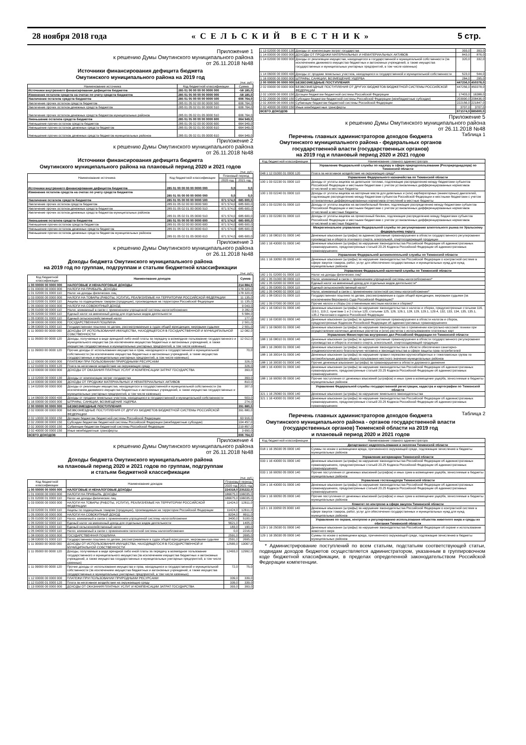28 ноября 2018 года «СЕЛЬСКИЙ ВЕСТНИК» 5 стр.
Приложение 1
к решению Думы Омутинского муниципального района
от 26.11.2018 №48
Источники финансирования дефицита бюджета
Омутинского муниципального района на 2019 год
(тыс. руб.)
| Наименование источника | Код бюджетной классификации | Сумма |
| --- | --- | --- |
| Источники внутреннего финансирования дефицитов бюджетов | 285 01 00 00 00 00 0000 000 | -58 185,0 |
| Изменение остатков средств на счетах по учету средств бюджетов | 285 01 05 00 00 00 0000 000 | -58 185,0 |
| Увеличение остатков средств бюджетов | 285 01 05 00 00 00 0000 500 | 606 764,0 |
| Увеличение прочих остатков средств бюджетов | 285 01 05 02 00 00 0000 500 | 606 764,0 |
| Увеличение прочих остатков денежных средств бюджетов | 285 01 05 02 01 00 0000 510 | 606 764,0 |
| Увеличение прочих остатков денежных средств бюджетов муниципальных районов | 285 01 05 02 01 05 0000 510 | 606 764,0 |
| Уменьшение остатков средств бюджетов | 285 01 05 00 00 00 0000 600 | 664 949,0 |
| Уменьшение прочих остатков средств бюджетов | 285 01 05 02 00 00 0000 600 | 664 949,0 |
| Уменьшение прочих остатков денежных средств бюджетов | 285 01 05 02 01 00 0000 610 | 664 949,0 |
| Уменьшение прочих остатков денежных средств бюджетов муниципальных районов | 285 01 05 02 01 05 0000 610 | 664 949,0 |
Приложение 2
к решению Думы Омутинского муниципального района
от 26.11.2018 №48
Источники финансирования дефицита бюджета
Омутинского муниципального района на плановый период 2020 и 2021 годов
(тыс. руб.)
| Наименование источника | Код бюджетной классификации | Плановый период | |
| --- | --- | --- | --- |
| | | 2020 год | 2021 год |
| Источники внутреннего финансирования дефицитов бюджетов | 285 01 00 00 00 00 0000 000 | 0,0 | 0,0 |
| Изменение остатков средств на счетах по учету средств бюджетов | 285 01 05 00 00 00 0000 000 | 0,0 | 0,0 |
| Увеличение остатков средств бюджетов | 285 01 05 00 00 00 0000 500 | 671 574,0 | 685 600,0 |
| Увеличение прочих остатков средств бюджетов | 285 01 05 02 00 00 0000 500 | 671 574,0 | 685 600,0 |
| Увеличение прочих остатков денежных средств бюджетов | 285 01 05 02 01 00 0000 510 | 671 574,0 | 685 600,0 |
| Увеличение прочих остатков денежных средств бюджетов муниципальных районов | 285 01 05 02 01 05 0000 510 | 671 574,0 | 685 600,0 |
| Уменьшение остатков средств бюджетов | 285 01 05 00 00 00 0000 600 | 671 574,0 | 685 600,0 |
| Уменьшение прочих остатков средств бюджетов | 285 01 05 02 00 00 0000 600 | 671 574,0 | 685 600,0 |
| Уменьшение прочих остатков денежных средств бюджетов | 285 01 05 02 01 00 0000 610 | 671 574,0 | 685 600,0 |
| Уменьшение прочих остатков денежных средств бюджетов муниципальных районов | 285 01 05 02 01 05 0000 610 | 671 574,0 | 685 600,0 |
Приложение 3
к решению Думы Омутинского муниципального района
от 26.11.2018 №48
Доходы бюджета Омутинского муниципального района
на 2019 год по группам, подгруппам и статьям бюджетной классификации
(тыс. руб.)
| Код бюджетной классификации | Наименование доходов | Сумма |
| --- | --- | --- |
| 1 00 00000 00 0000 000 | НАЛОГОВЫЕ И НЕНАЛОГОВЫЕ ДОХОДЫ | 214 884,0 |
| 1 01 00000 00 0000 000 | НАЛОГИ НА ПРИБЫЛЬ, ДОХОДЫ | 178 320,0 |
| 1 01 02000 01 0000 110 | Налог на доходы физических лиц | 178 320,0 |
| 1 03 00000 00 0000 000 | НАЛОГИ НА ТОВАРЫ (РАБОТЫ, УСЛУГИ), РЕАЛИЗУЕМЫЕ НА ТЕРРИТОРИИ РОССИЙСКОЙ ФЕДЕРАЦИИ | 11 135,0 |
| 1 03 02000 01 0000 110 | Акцизы по подакцизным товарам (продукции), производимым на территории Российской Федерации | 11 135,0 |
| 1 05 00000 00 0000 000 | НАЛОГИ НА СОВОКУПНЫЙ ДОХОД | 9 043,0 |
| 1 05 01000 00 0000 110 | Налог, взимаемый в связи с применением упрощенной системы налогообложения | 3 282,0 |
| 1 05 02000 02 0000 110 | Единый налог на вмененный доход для отдельных видов деятельности | 5 584,0 |
| 1 05 03000 01 0000 110 | Единый сельскохозяйственный налог | 177,0 |
| 1 08 00000 00 0000 000 | ГОСУДАРСТВЕННАЯ ПОШЛИНА | 2 501,0 |
| 1 08 03000 01 0000 110 | Государственная пошлина по делам, рассматриваемым в судах общей юрисдикции, мировыми судьями | 2 501,0 |
| 1 11 00000 00 0000 000 | ДОХОДЫ ОТ ИСПОЛЬЗОВАНИЯ ИМУЩЕСТВА, НАХОДЯЩЕГОСЯ В ГОСУДАРСТВЕННОЙ И МУНИЦИПАЛЬНОЙ СОБСТВЕННОСТИ | 12 082,0 |
| 1 11 05000 00 0000 120 | Доходы, получаемые в виде арендной либо иной платы за передачу в возмездное пользование государственного и муниципального имущества (за исключением имущества бюджетных и автономных учреждений, а также имущества государственных и муниципальных унитарных предприятий, в том числе казенных) | 12 012,0 |
| 1 11 09000 00 0000 120 | Прочие доходы от использования имущества и прав, находящихся в государственной и муниципальной собственности (за исключением имущества бюджетных и автономных учреждений, а также имущества государственных и муниципальных унитарных предприятий, в том числе казенных) | 70,0 |
| 1 12 00000 00 0000 000 | ПЛАТЕЖИ ПРИ ПОЛЬЗОВАНИИ ПРИРОДНЫМИ РЕСУРСАМИ | 326,0 |
| 1 12 01000 01 0000 120 | Плата за негативное воздействие на окружающую среду | 326,0 |
| 1 13 00000 00 0000 000 | ДОХОДЫ ОТ ОКАЗАНИЯ ПЛАТНЫХ УСЛУГ И КОМПЕНСАЦИИ ЗАТРАТ ГОСУДАРСТВА | 393,0 |
| 1 13 02000 00 0000 130 | Доходы от компенсации затрат государства | 393,0 |
| 1 14 00000 00 0000 000 | ДОХОДЫ ОТ ПРОДАЖИ МАТЕРИАЛЬНЫХ И НЕМАТЕРИАЛЬНЫХ АКТИВОВ | 810,0 |
| 1 14 02000 00 0000 000 | Доходы от реализации имущества, находящегося в государственной и муниципальной собственности (за исключением движимого имущества бюджетных и автономных учреждений, а также имущества государственных и муниципальных унитарных предприятий, в том числе казенных) | 307,0 |
| 1 14 06000 00 0000 430 | Доходы от продажи земельных участков, находящихся в государственной и муниципальной собственности | 503,0 |
| 1 16 00000 00 0000 000 | ШТРАФЫ, САНКЦИИ, ВОЗМЕЩЕНИЕ УЩЕРБА | 274,0 |
| 2 00 00000 00 0000 000 | БЕЗВОЗМЕЗДНЫЕ ПОСТУПЛЕНИЯ | 391 880,0 |
| 2 02 00000 00 0000 000 | БЕЗВОЗМЕЗДНЫЕ ПОСТУПЛЕНИЯ ОТ ДРУГИХ БЮДЖЕТОВ БЮДЖЕТНОЙ СИСТЕМЫ РОССИЙСКОЙ ФЕДЕРАЦИИ | 391 880,0 |
| 2 02 10000 00 0000 150 | Дотации бюджетам бюджетной системы Российской Федерации | 63 916,0 |
| 2 02 20000 00 0000 150 | Субсидии бюджетам бюджетной системы Российской Федерации (межбюджетные субсидии) | 104 457,0 |
| 2 02 30000 00 0000 150 | Субвенции бюджетам бюджетной системы Российской Федерации | 219 857,0 |
| 2 02 40000 00 0000 150 | Иные межбюджетные трансферты | 3 650,0 |
| ВСЕГО ДОХОДОВ | | 606 764,0 |
Приложение 4
к решению Думы Омутинского муниципального района
от 26.11.2018 №48
Доходы бюджета Омутинского муниципального района
на плановый период 2020 и 2021 годов по группам, подгруппам
и статьям бюджетной классификации
(тыс. руб.)
| Код бюджетной классификации | Наименование доходов | Плановый период | |
| --- | --- | --- | --- |
| | | 2020 год | 2021 год |
| 1 00 00000 00 0000 000 | НАЛОГОВЫЕ И НЕНАЛОГОВЫЕ ДОХОДЫ | 224318,0 | 235222,0 |
| 1 01 00000 00 0000 000 | НАЛОГИ НА ПРИБЫЛЬ, ДОХОДЫ | 186675,0 | 196035,0 |
| 1 01 02000 01 0000 110 | Налог на доходы физических лиц | 186675,0 | 196035,0 |
| 1 03 00000 00 0000 000 | НАЛОГИ НА ТОВАРЫ (РАБОТЫ, УСЛУГИ), РЕАЛИЗУЕМЫЕ НА ТЕРРИТОРИИ РОССИЙСКОЙ ФЕДЕРАЦИИ | 11424,0 | 12611,0 |
| 1 03 02000 01 0000 110 | Акцизы по подакцизным товарам (продукции), производимым на территории Российской Федерации | 11424,0 | 12611,0 |
| 1 05 00000 00 0000 000 | НАЛОГИ НА СОВОКУПНЫЙ ДОХОД | 9204,0 | 8911,0 |
| 1 05 01000 00 0000 110 | Налог, взимаемый в связи с применением упрощенной системы налогообложения | 3400,0 | 5100,0 |
| 1 05 02000 02 0000 110 | Единый налог на вмененный доход для отдельных видов деятельности | 5621,0 | 1405,0 |
| 1 05 03000 01 0000 110 | Единый сельскохозяйственный налог | 183,0 | 190,0 |
| 1 05 04000 02 0000 110 | Налог, взимаемый в связи с применением патентной системы налогообложения | 0,0 | 2216,0 |
| 1 08 00000 00 0000 000 | ГОСУДАРСТВЕННАЯ ПОШЛИНА | 2591,0 | 2695,0 |
| 1 08 03000 01 0000 110 | Государственная пошлина по делам, рассматриваемым в судах общей юрисдикции, мировыми судьями | 2591,0 | 2695,0 |
| 1 11 00000 00 0000 000 | ДОХОДЫ ОТ ИСПОЛЬЗОВАНИЯ ИМУЩЕСТВА, НАХОДЯЩЕГОСЯ В ГОСУДАРСТВЕННОЙ И МУНИЦИПАЛЬНОЙ СОБСТВЕННОСТИ | 12565,0 | 13067,0 |
| 1 11 05000 00 0000 120 | Доходы, получаемые в виде арендной либо иной платы за передачу в возмездное пользование государственного и муниципального имущества (за исключением имущества бюджетных и автономных учреждений, а также имущества государственных и муниципальных унитарных предприятий, в том числе казенных) | 12493,0 | 12992,0 |
| 1 11 09000 00 0000 120 | Прочие доходы от использования имущества и прав, находящихся в государственной и муниципальной собственности (за исключением имущества бюджетных и автономных учреждений, а также имущества государственных и муниципальных унитарных предприятий, в том числе казенных) | 72,0 | 75,0 |
| 1 12 00000 00 0000 000 | ПЛАТЕЖИ ПРИ ПОЛЬЗОВАНИИ ПРИРОДНЫМИ РЕСУРСАМИ | 339,0 | 339,0 |
| 1 12 01000 01 0000 120 | Плата за негативное воздействие на окружающую среду | 339,0 | 339,0 |
| 1 13 00000 00 0000 000 | ДОХОДЫ ОТ ОКАЗАНИЯ ПЛАТНЫХ УСЛУГ И КОМПЕНСАЦИИ ЗАТРАТ ГОСУДАРСТВА | 393,0 | 393,0 |
| 1 13 02000 00 0000 130 | Доходы от компенсации затрат государства | 393,0 | 393,0 |
| 1 14 00000 00 0000 000 | ДОХОДЫ ОТ ПРОДАЖИ МАТЕРИАЛЬНЫХ И НЕМАТЕРИАЛЬНЫХ АКТИВОВ | 843,0 | 876,0 |
| 1 14 02000 00 0000 000 | Доходы от реализации имущества, находящегося в государственной и муниципальной собственности (за исключением движимого имущества бюджетных и автономных учреждений, а также имущества государственных и муниципальных унитарных предприятий, в том числе казенных) | 320,0 | 332,0 |
| 1 14 06000 00 0000 430 | Доходы от продажи земельных участков, находящихся в государственной и муниципальной собственности | 523,0 | 544,0 |
| 1 16 00000 00 0000 000 | ШТРАФЫ, САНКЦИИ, ВОЗМЕЩЕНИЕ УЩЕРБА | 284,0 | 295,0 |
| 2 00 00000 00 0000 000 | БЕЗВОЗМЕЗДНЫЕ ПОСТУПЛЕНИЯ | 447256,0 | 450378,0 |
| 2 02 00000 00 0000 000 | БЕЗВОЗМЕЗДНЫЕ ПОСТУПЛЕНИЯ ОТ ДРУГИХ БЮДЖЕТОВ БЮДЖЕТНОЙ СИСТЕМЫ РОССИЙСКОЙ ФЕДЕРАЦИИ | 447256,0 | 450378,0 |
| 2 02 10000 00 0000 150 | Дотации бюджетам бюджетной системы Российской Федерации | 17403,0 | 16388,0 |
| 2 02 20000 00 0000 150 | Субсидии бюджетам бюджетной системы Российской Федерации (межбюджетные субсидии) | 203990,0 | 208436,0 |
| 2 02 30000 00 0000 150 | Субвенции бюджетам бюджетной системы Российской Федерации | 222156,0 | 221847,0 |
| 2 02 40000 00 0000 150 | Иные межбюджетные трансферты | 3707,0 | 3707,0 |
| ВСЕГО ДОХОДОВ | | 671574,0 | 685600,0 |
Приложение 5
к решению Думы Омутинского муниципального района
от 26.11.2018 №48
Перечень главных администраторов доходов бюджета
Омутинского муниципального района - федеральных органов
государственной власти (государственных органов)
на 2019 год и плановый период 2020 и 2021 годов
Таблица 1
| Код бюджетной классификации | Наименование главного администратора |
| --- | --- |
| | Управление Федеральной службы по надзору в сфере природопользования (Росприроднадзора) по Тюменской области |
| 048 1 12 01000 01 0000 120 | Плата за негативное воздействие на окружающую среду* |
| | Управление Федерального казначейства по Тюменской области |
| 100 1 03 02230 01 0000 110 | Доходы от уплаты акцизов на дизельное топливо, подлежащие распределению между бюджетами субъектов Российской Федерации и местными бюджетами с учетом установленных дифференцированных нормативов отчислений в местные бюджеты |
| 100 1 03 02240 01 0000 110 | Доходы от уплаты акцизов на моторные масла для дизельных и (или) карбюраторных (инжекторных) двигателей, подлежащие распределению между бюджетами субъектов Российской Федерации и местными бюджетами с учетом установленных дифференцированных нормативов отчислений в местные бюджеты |
| 100 1 03 02250 01 0000 110 | Доходы от уплаты акцизов на автомобильный бензин, подлежащие распределению между бюджетами субъектов Российской Федерации и местными бюджетами с учетом установленных дифференцированных нормативов отчислений в местные бюджеты |
| 100 1 03 02260 01 0000 110 | Доходы от уплаты акцизов на прямогонный бензин, подлежащие распределению между бюджетами субъектов Российской Федерации и местными бюджетами с учетом установленных дифференцированных нормативов отчислений в местные бюджеты |
| | Межрегиональное управление Федеральной службы по регулированию алкогольного рынка по Уральскому федеральному округу |
| 160 1 16 08010 01 0000 140 | Денежные взыскания (штрафы) за административные правонарушения в области государственного регулирования производства и оборота этилового спирта, алкогольной, спиртосодержащей продукции |
| 160 1 16 43000 01 0000 140 | Денежные взыскания (штрафы) за нарушение законодательства Российской Федерации об административных правонарушениях, предусмотренные статьей 20.25 Кодекса Российской Федерации об административных правонарушениях |
| | Управление Федеральной антимонопольной службы по Тюменской области |
| 161 1 16 33050 05 0000 140 | Денежные взыскания (штрафы) за нарушение законодательства Российской Федерации о контрактной системе в сфере закупок товаров, работ, услуг для обеспечения государственных и муниципальных нужд для нужд муниципальных районов |
| | Управление Федеральной налоговой службы по Тюменской области |
| 182 1 01 02000 01 0000 110 | Налог на доходы физических лиц* |
| 182 1 05 01000 00 0000 110 | Налог, взимаемый в связи с применением упрощенной системы налогообложения* |
| 182 1 05 02000 02 0000 110 | Единый налог на вмененный доход для отдельных видов деятельности* |
| 182 1 05 03000 01 0000 110 | Единый сельскохозяйственный налог* |
| 182 1 05 04000 02 0000 110 | Налог, взимаемый в связи с применением патентной системы налогообложения* |
| 182 1 08 03010 01 0000 110 | Государственная пошлина по делам, рассматриваемым в судах общей юрисдикции, мировыми судьями (за исключением Верховного Суда Российской Федерации)* |
| 182 1 09 07000 00 0000 110 | Прочие налоги и сборы (по отмененным местным налогам и сборам)* |
| 182 1 16 03010 01 0000 140 | Денежные взыскания (штрафы) за нарушение законодательства о налогах и сборах, предусмотренные статьями 116, 119.1, 119.2, пунктами 1 и 2 статьи 120, статьями 125, 126, 126.1, 128, 129, 129.1, 129.4, 132, 133, 134, 135, 135.1, 135.2 Налогового кодекса Российской Федерации |
| 182 1 16 03030 01 0000 140 | Денежные взыскания (штрафы) за административные правонарушения в области налогов и сборов, предусмотренные Кодексом Российской Федерации об административных правонарушениях |
| 182 1 16 06000 01 0000 140 | Денежные взыскания (штрафы) за нарушение законодательства о применении контрольно-кассовой техники при осуществлении наличных денежных расчетов и (или) расчетов с использованием платежных карт |
| | Управление Министерства внутренних дел Российской Федерации по Тюменской области |
| 188 1 16 08010 01 0000 140 | Денежные взыскания (штрафы) за административные правонарушения в области государственного регулирования производства и оборота этилового спирта, алкогольной, спиртосодержащей продукции |
| 188 1 16 28000 01 0000 140 | Денежные взыскания (штрафы) за нарушение законодательства в области обеспечения санитарно-эпидемиологического благополучия человека и законодательства в сфере защиты прав потребителей |
| 188 1 16 30014 01 0000 140 | Денежные взыскания (штрафы) за нарушение правил перевозки крупногабаритных и тяжеловесных грузов по автомобильным дорогам общего пользования местного значения муниципальных районов |
| 188 1 16 30030 01 0000 140 | Прочие денежные взыскания (штрафы) за правонарушения в области дорожного движения |
| 188 1 16 43000 01 0000 140 | Денежные взыскания (штрафы) за нарушение законодательства Российской Федерации об административных правонарушениях, предусмотренные статьей 20.25 Кодекса Российской Федерации об административных правонарушениях |
| 188 1 16 90050 05 0000 140 | Прочие поступления от денежных взысканий (штрафов) и иных сумм в возмещение ущерба, зачисляемые в бюджеты муниципальных районов |
| | Управление Федеральной службы государственной регистрации, кадастра и картографии по Тюменской области |
| 321 1 16 25060 01 0000 140 | Денежные взыскания (штрафы) за нарушение земельного законодательства |
| 321 1 16 43000 01 0000 140 | Денежные взыскания (штрафы) за нарушение законодательства Российской Федерации об административных правонарушениях, предусмотренные статьей 20.25 Кодекса Российской Федерации об административных правонарушениях |
Перечень главных администраторов доходов бюджета
Омутинского муниципального района - органов государственной власти
(государственных органов) Тюменской области на 2019 год
и плановый период 2020 и 2021 годов
Таблица 2
| Код бюджетной классификации | Наименование главного администратора |
| --- | --- |
| | Департамент недропользования и экологии Тюменской области |
| 018 1 16 35030 05 0000 140 | Суммы по искам о возмещении вреда, причиненного окружающей среде, подлежащие зачислению в бюджеты муниципальных районов |
| | Управление ветеринарии Тюменской области |
| 033 1 16 43000 01 0000 140 | Денежные взыскания (штрафы) за нарушение законодательства Российской Федерации об административных правонарушениях, предусмотренные статьей 20.25 Кодекса Российской Федерации об административных правонарушениях |
| 033 1 16 90050 05 0000 140 | Прочие поступления от денежных взысканий (штрафов) и иных сумм в возмещение ущерба, зачисляемые в бюджеты муниципальных районов |
| | Управление гостехнадзора Тюменской области |
| 034 1 16 43000 01 0000 140 | Денежные взыскания (штрафы) за нарушение законодательства Российской Федерации об административных правонарушениях, предусмотренные статьей 20.25 Кодекса Российской Федерации об административных правонарушениях |
| 034 1 16 90050 05 0000 140 | Прочие поступления от денежных взысканий (штрафов) и иных сумм в возмещение ущерба, зачисляемые в бюджеты муниципальных районов |
| | Комитет по контролю в сфере закупок Тюменской области |
| 115 1 16 33050 05 0000 140 | Денежные взыскания (штрафы) за нарушение законодательства Российской Федерации о контрактной системе в сфере закупок товаров, работ, услуг для обеспечения государственных и муниципальных нужд для нужд муниципальных районов |
| | Управление по охране, контролю и регулированию использования объектов животного мира и среды их обитания Тюменской области |
| 129 1 16 25030 01 0000 140 | Денежные взыскания (штрафы) за нарушение законодательства Российской Федерации об охране и использовании животного мира |
| 129 1 16 35030 05 0000 140 | Суммы по искам о возмещении вреда, причиненного окружающей среде, подлежащие зачислению в бюджеты муниципальных районов |
* Администрирование поступлений по всем статьям, подстатьям соответствующей статьи, подвидам доходов бюджетов осуществляется администратором, указанным в группировочном коде бюджетной классификации, в пределах определенной законодательством Российской Федерации компетенции.